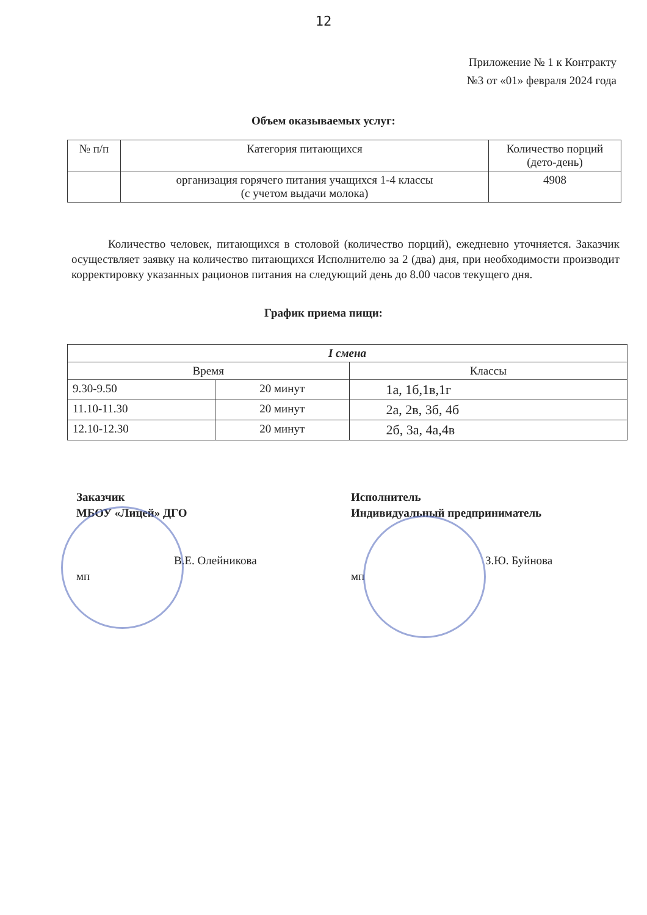12
Приложение № 1 к Контракту
№3 от «01» февраля 2024 года
Объем оказываемых услуг:
| № п/п | Категория питающихся | Количество порций (дето-день) |
| --- | --- | --- |
| | организация горячего питания учащихся 1-4 классы (с учетом выдачи молока) | 4908 |
Количество человек, питающихся в столовой (количество порций), ежедневно уточняется. Заказчик осуществляет заявку на количество питающихся Исполнителю за 2 (два) дня, при необходимости производит корректировку указанных рационов питания на следующий день до 8.00 часов текущего дня.
График приема пищи:
| I смена | | |
| --- | --- | --- |
| Время | | Классы |
| 9.30-9.50 | 20 минут | 1а, 1б,1в,1г |
| 11.10-11.30 | 20 минут | 2а, 2в, 3б, 4б |
| 12.10-12.30 | 20 минут | 2б, 3а, 4а,4в |
Заказчик
МБОУ «Лицей» ДГО
В.Е. Олейникова
мп
Исполнитель
Индивидуальный предприниматель
З.Ю. Буйнова
мп